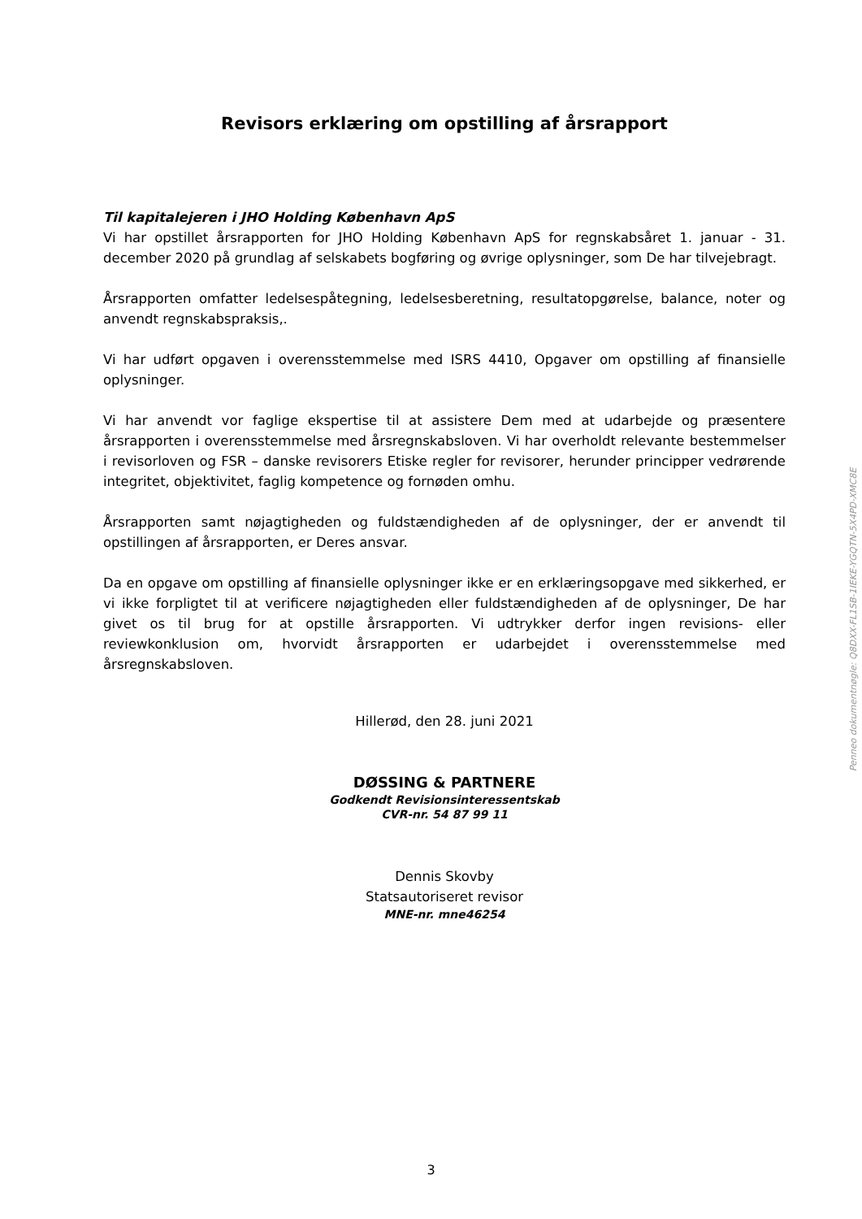Revisors erklæring om opstilling af årsrapport
Til kapitalejeren i JHO Holding København ApS
Vi har opstillet årsrapporten for JHO Holding København ApS for regnskabsåret 1. januar - 31. december 2020 på grundlag af selskabets bogføring og øvrige oplysninger, som De har tilvejebragt.
Årsrapporten omfatter ledelsespåtegning, ledelsesberetning, resultatopgørelse, balance, noter og anvendt regnskabspraksis,.
Vi har udført opgaven i overensstemmelse med ISRS 4410, Opgaver om opstilling af finansielle oplysninger.
Vi har anvendt vor faglige ekspertise til at assistere Dem med at udarbejde og præsentere årsrapporten i overensstemmelse med årsregnskabsloven. Vi har overholdt relevante bestemmelser i revisorloven og FSR – danske revisorers Etiske regler for revisorer, herunder principper vedrørende integritet, objektivitet, faglig kompetence og fornøden omhu.
Årsrapporten samt nøjagtigheden og fuldstændigheden af de oplysninger, der er anvendt til opstillingen af årsrapporten, er Deres ansvar.
Da en opgave om opstilling af finansielle oplysninger ikke er en erklæringsopgave med sikkerhed, er vi ikke forpligtet til at verificere nøjagtigheden eller fuldstændigheden af de oplysninger, De har givet os til brug for at opstille årsrapporten. Vi udtrykker derfor ingen revisions- eller reviewkonklusion om, hvorvidt årsrapporten er udarbejdet i overensstemmelse med årsregnskabsloven.
Hillerød, den 28. juni 2021
DØSSING & PARTNERE
Godkendt Revisionsinteressentskab
CVR-nr. 54 87 99 11
Dennis Skovby
Statsautoriseret revisor
MNE-nr. mne46254
Penneo dokumentnøgle: Q8DXX-FL1SB-1IEKE-YGQTN-5X4PD-XMC8E
3